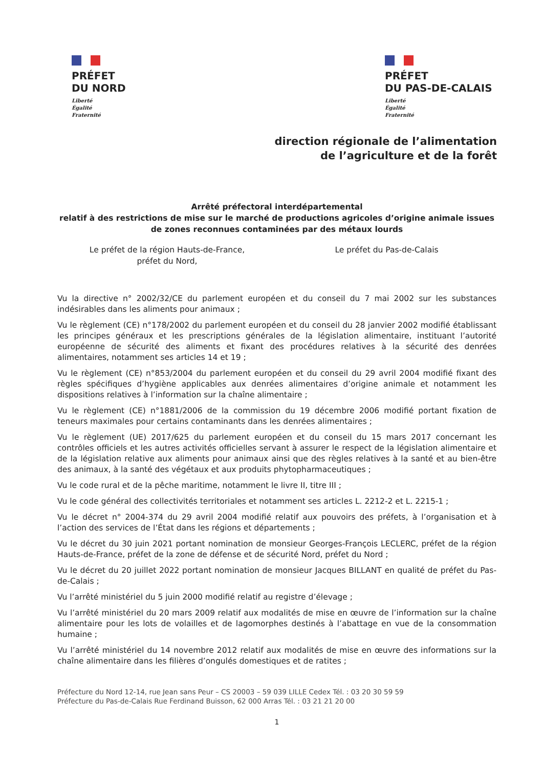PRÉFET
DU NORD
Liberté
Égalité
Fraternité
PRÉFET
DU PAS-DE-CALAIS
Liberté
Égalité
Fraternité
direction régionale de l’alimentation
de l’agriculture et de la forêt
Arrêté préfectoral interdépartemental
relatif à des restrictions de mise sur le marché de productions agricoles d’origine animale issues de zones reconnues contaminées par des métaux lourds
Le préfet de la région Hauts-de-France,
préfet du Nord,
Le préfet du Pas-de-Calais
Vu la directive n° 2002/32/CE du parlement européen et du conseil du 7 mai 2002 sur les substances indésirables dans les aliments pour animaux ;
Vu le règlement (CE) n°178/2002 du parlement européen et du conseil du 28 janvier 2002 modifié établissant les principes généraux et les prescriptions générales de la législation alimentaire, instituant l’autorité européenne de sécurité des aliments et fixant des procédures relatives à la sécurité des denrées alimentaires, notamment ses articles 14 et 19 ;
Vu le règlement (CE) n°853/2004 du parlement européen et du conseil du 29 avril 2004 modifié fixant des règles spécifiques d’hygiène applicables aux denrées alimentaires d’origine animale et notamment les dispositions relatives à l’information sur la chaîne alimentaire ;
Vu le règlement (CE) n°1881/2006 de la commission du 19 décembre 2006 modifié portant fixation de teneurs maximales pour certains contaminants dans les denrées alimentaires ;
Vu le règlement (UE) 2017/625 du parlement européen et du conseil du 15 mars 2017 concernant les contrôles officiels et les autres activités officielles servant à assurer le respect de la législation alimentaire et de la législation relative aux aliments pour animaux ainsi que des règles relatives à la santé et au bien-être des animaux, à la santé des végétaux et aux produits phytopharmaceutiques ;
Vu le code rural et de la pêche maritime, notamment le livre II, titre III ;
Vu le code général des collectivités territoriales et notamment ses articles L. 2212-2 et L. 2215-1 ;
Vu le décret n° 2004-374 du 29 avril 2004 modifié relatif aux pouvoirs des préfets, à l’organisation et à l’action des services de l’État dans les régions et départements ;
Vu le décret du 30 juin 2021 portant nomination de monsieur Georges-François LECLERC, préfet de la région Hauts-de-France, préfet de la zone de défense et de sécurité Nord, préfet du Nord ;
Vu le décret du 20 juillet 2022 portant nomination de monsieur Jacques BILLANT en qualité de préfet du Pas-de-Calais ;
Vu l’arrêté ministériel du 5 juin 2000 modifié relatif au registre d’élevage ;
Vu l’arrêté ministériel du 20 mars 2009 relatif aux modalités de mise en œuvre de l’information sur la chaîne alimentaire pour les lots de volailles et de lagomorphes destinés à l’abattage en vue de la consommation humaine ;
Vu l’arrêté ministériel du 14 novembre 2012 relatif aux modalités de mise en œuvre des informations sur la chaîne alimentaire dans les filières d’ongulés domestiques et de ratites ;
Préfecture du Nord 12-14, rue Jean sans Peur – CS 20003 – 59 039 LILLE Cedex Tél. : 03 20 30 59 59
Préfecture du Pas-de-Calais Rue Ferdinand Buisson, 62 000 Arras Tél. : 03 21 21 20 00
1